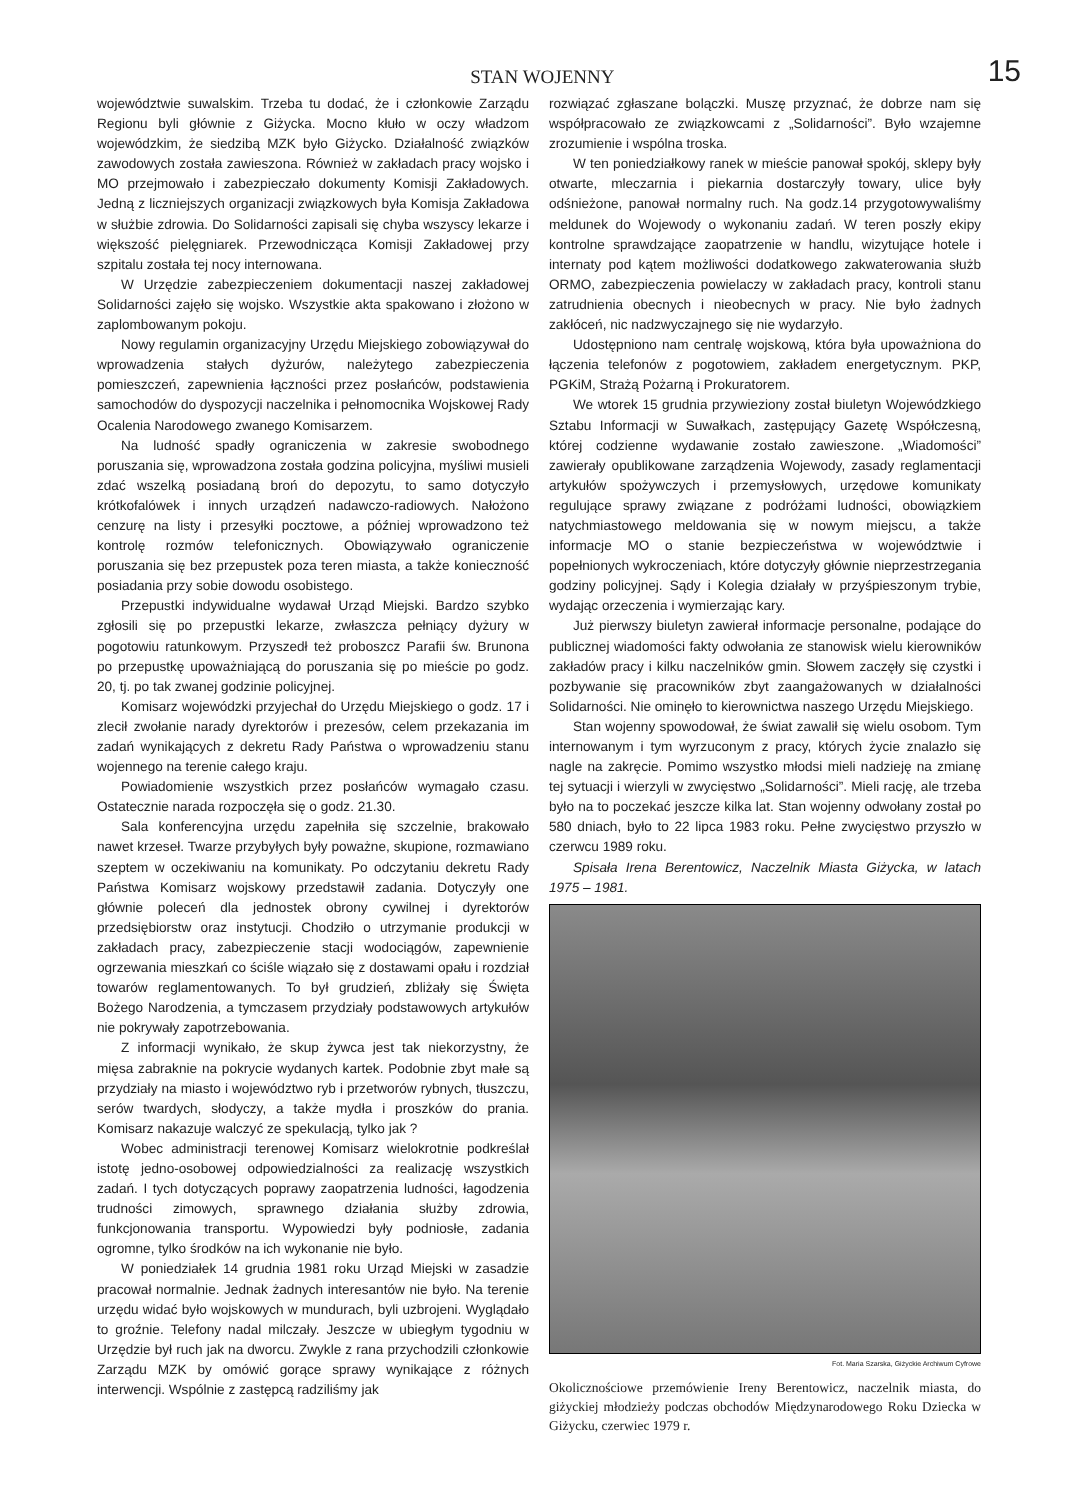STAN WOJENNY
15
województwie suwalskim. Trzeba tu dodać, że i członkowie Zarządu Regionu byli głównie z Giżycka. Mocno kłuło w oczy władzom wojewódzkim, że siedzibą MZK było Giżycko. Działalność związków zawodowych została zawieszona. Również w zakładach pracy wojsko i MO przejmowało i zabezpieczało dokumenty Komisji Zakładowych. Jedną z liczniejszych organizacji związkowych była Komisja Zakładowa w służbie zdrowia. Do Solidarności zapisali się chyba wszyscy lekarze i większość pielęgniarek. Przewodnicząca Komisji Zakładowej przy szpitalu została tej nocy internowana.
W Urzędzie zabezpieczeniem dokumentacji naszej zakładowej Solidarności zajęło się wojsko. Wszystkie akta spakowano i złożono w zaplombowanym pokoju.
Nowy regulamin organizacyjny Urzędu Miejskiego zobowiązywał do wprowadzenia stałych dyżurów, należytego zabezpieczenia pomieszczeń, zapewnienia łączności przez posłańców, podstawienia samochodów do dyspozycji naczelnika i pełnomocnika Wojskowej Rady Ocalenia Narodowego zwanego Komisarzem.
Na ludność spadły ograniczenia w zakresie swobodnego poruszania się, wprowadzona została godzina policyjna, myśliwi musieli zdać wszelką posiadaną broń do depozytu, to samo dotyczyło krótkofalówek i innych urządzeń nadawczo-radiowych. Nałożono cenzurę na listy i przesyłki pocztowe, a później wprowadzono też kontrolę rozmów telefonicznych. Obowiązywało ograniczenie poruszania się bez przepustek poza teren miasta, a także konieczność posiadania przy sobie dowodu osobistego.
Przepustki indywidualne wydawał Urząd Miejski. Bardzo szybko zgłosili się po przepustki lekarze, zwłaszcza pełniący dyżury w pogotowiu ratunkowym. Przyszedł też proboszcz Parafii św. Brunona po przepustkę upoważniającą do poruszania się po mieście po godz. 20, tj. po tak zwanej godzinie policyjnej.
Komisarz wojewódzki przyjechał do Urzędu Miejskiego o godz. 17 i zlecił zwołanie narady dyrektorów i prezesów, celem przekazania im zadań wynikających z dekretu Rady Państwa o wprowadzeniu stanu wojennego na terenie całego kraju.
Powiadomienie wszystkich przez posłańców wymagało czasu. Ostatecznie narada rozpoczęła się o godz. 21.30.
Sala konferencyjna urzędu zapełniła się szczelnie, brakowało nawet krzeseł. Twarze przybyłych były poważne, skupione, rozmawiano szeptem w oczekiwaniu na komunikaty. Po odczytaniu dekretu Rady Państwa Komisarz wojskowy przedstawił zadania. Dotyczyły one głównie poleceń dla jednostek obrony cywilnej i dyrektorów przedsiębiorstw oraz instytucji. Chodziło o utrzymanie produkcji w zakładach pracy, zabezpieczenie stacji wodociągów, zapewnienie ogrzewania mieszkań co ściśle wiązało się z dostawami opału i rozdział towarów reglamentowanych. To był grudzień, zbliżały się Święta Bożego Narodzenia, a tymczasem przydziały podstawowych artykułów nie pokrywały zapotrzebowania.
Z informacji wynikało, że skup żywca jest tak niekorzystny, że mięsa zabraknie na pokrycie wydanych kartek. Podobnie zbyt małe są przydziały na miasto i województwo ryb i przetworów rybnych, tłuszczu, serów twardych, słodyczy, a także mydła i proszków do prania. Komisarz nakazuje walczyć ze spekulacją, tylko jak ?
Wobec administracji terenowej Komisarz wielokrotnie podkreślał istotę jedno-osobowej odpowiedzialności za realizację wszystkich zadań. I tych dotyczących poprawy zaopatrzenia ludności, łagodzenia trudności zimowych, sprawnego działania służby zdrowia, funkcjonowania transportu. Wypowiedzi były podniosłe, zadania ogromne, tylko środków na ich wykonanie nie było.
W poniedziałek 14 grudnia 1981 roku Urząd Miejski w zasadzie pracował normalnie. Jednak żadnych interesantów nie było. Na terenie urzędu widać było wojskowych w mundurach, byli uzbrojeni. Wyglądało to groźnie. Telefony nadal milczały. Jeszcze w ubiegłym tygodniu w Urzędzie był ruch jak na dworcu. Zwykle z rana przychodzili członkowie Zarządu MZK by omówić gorące sprawy wynikające z różnych interwencji. Wspólnie z zastępcą radziliśmy jak
rozwiązać zgłaszane bolączki. Muszę przyznać, że dobrze nam się współpracowało ze związkowcami z „Solidarności”. Było wzajemne zrozumienie i wspólna troska.
W ten poniedziałkowy ranek w mieście panował spokój, sklepy były otwarte, mleczarnia i piekarnia dostarczyły towary, ulice były odśnieżone, panował normalny ruch. Na godz.14 przygotowywaliśmy meldunek do Wojewody o wykonaniu zadań. W teren poszły ekipy kontrolne sprawdzające zaopatrzenie w handlu, wizytujące hotele i internaty pod kątem możliwości dodatkowego zakwaterowania służb ORMO, zabezpieczenia powielaczy w zakładach pracy, kontroli stanu zatrudnienia obecnych i nieobecnych w pracy. Nie było żadnych zakłóceń, nic nadzwyczajnego się nie wydarzyło.
Udostępniono nam centralę wojskową, która była upoważniona do łączenia telefonów z pogotowiem, zakładem energetycznym. PKP, PGKiM, Strażą Pożarną i Prokuratorem.
We wtorek 15 grudnia przywieziony został biuletyn Wojewódzkiego Sztabu Informacji w Suwałkach, zastępujący Gazetę Współczesną, której codzienne wydawanie zostało zawieszone. „Wiadomości” zawierały opublikowane zarządzenia Wojewody, zasady reglamentacji artykułów spożywczych i przemysłowych, urzędowe komunikaty regulujące sprawy związane z podróżami ludności, obowiązkiem natychmiastowego meldowania się w nowym miejscu, a także informacje MO o stanie bezpieczeństwa w województwie i popełnionych wykroczeniach, które dotyczyły głównie nieprzestrzegania godziny policyjnej. Sądy i Kolegia działały w przyśpieszonym trybie, wydając orzeczenia i wymierzając kary.
Już pierwszy biuletyn zawierał informacje personalne, podające do publicznej wiadomości fakty odwołania ze stanowisk wielu kierowników zakładów pracy i kilku naczelników gmin. Słowem zaczęły się czystki i pozbywanie się pracowników zbyt zaangażowanych w działalności Solidarności. Nie ominęło to kierownictwa naszego Urzędu Miejskiego.
Stan wojenny spowodował, że świat zawalił się wielu osobom. Tym internowanym i tym wyrzuconym z pracy, których życie znalazło się nagle na zakręcie. Pomimo wszystko młodsi mieli nadzieję na zmianę tej sytuacji i wierzyli w zwycięstwo „Solidarności”. Mieli rację, ale trzeba było na to poczekać jeszcze kilka lat. Stan wojenny odwołany został po 580 dniach, było to 22 lipca 1983 roku. Pełne zwycięstwo przyszło w czerwcu 1989 roku.
Spisała Irena Berentowicz, Naczelnik Miasta Giżycka, w latach 1975 – 1981.
Fot. Maria Szarska, Giżyckie Archiwum Cyfrowe
Okolicznościowe przemówienie Ireny Berentowicz, naczelnik miasta, do giżyckiej młodzieży podczas obchodów Międzynarodowego Roku Dziecka w Giżycku, czerwiec 1979 r.